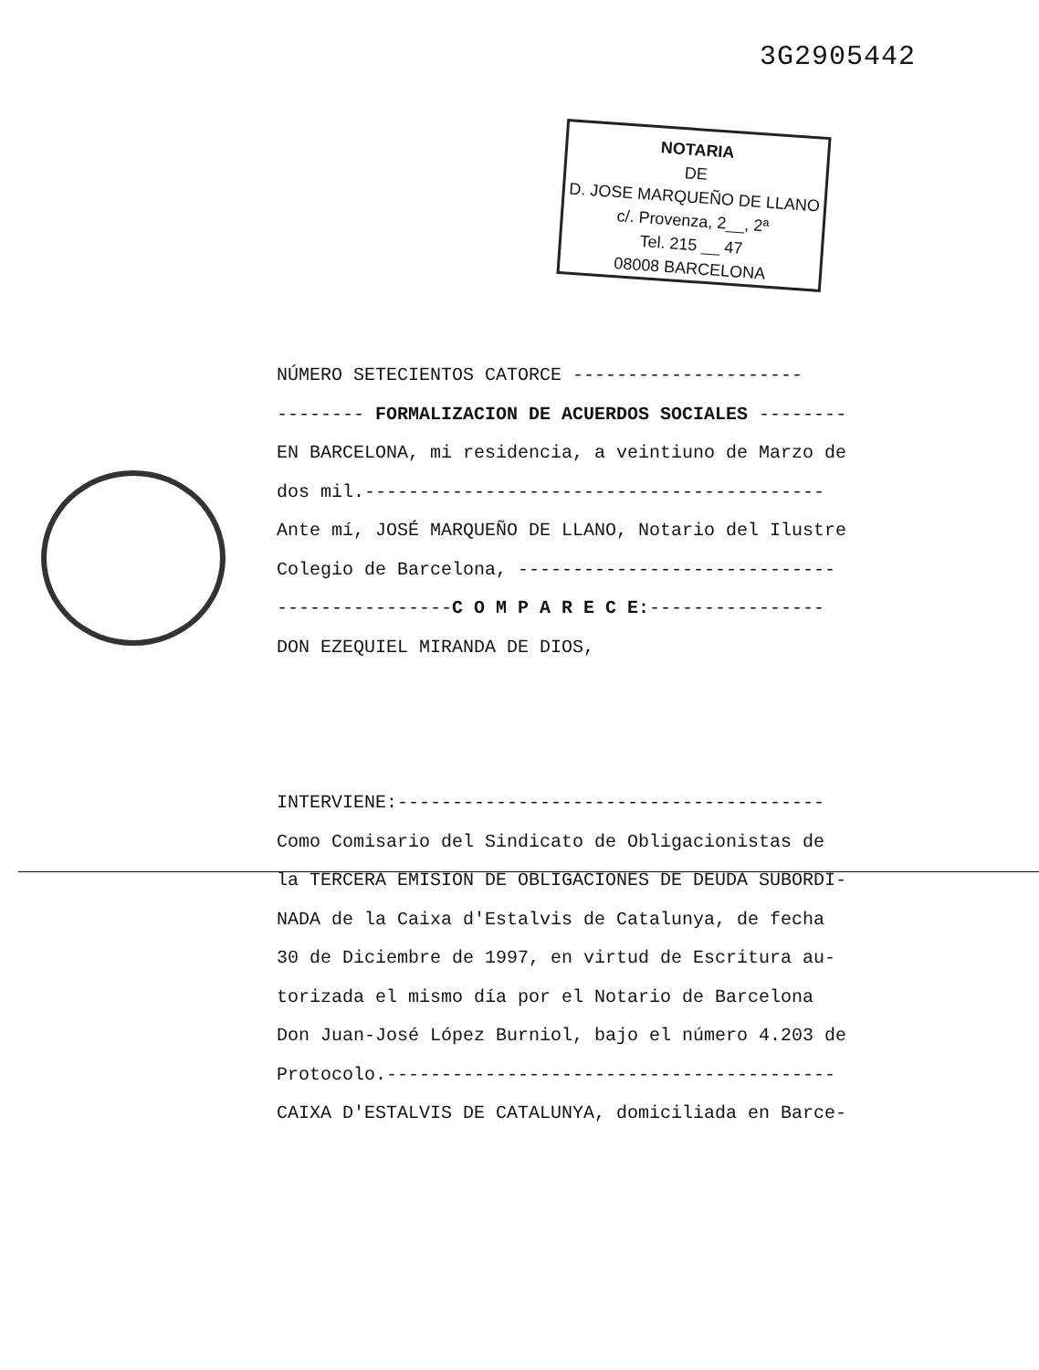3G2905442
NOTARIA
DE
D. JOSE MARQUEÑO DE LLANO
c/. Provenza, 2__, 2ª
Tel. 215 __ 47
08008 BARCELONA
NÚMERO SETECIENTOS CATORCE ---------------------
-------- FORMALIZACION DE ACUERDOS SOCIALES --------
EN BARCELONA, mi residencia, a veintiuno de Marzo de
dos mil.------------------------------------------
Ante mí, JOSÉ MARQUEÑO DE LLANO, Notario del Ilustre
Colegio de Barcelona, -----------------------------
----------------C O M P A R E C E:----------------
DON EZEQUIEL MIRANDA DE DIOS,
INTERVIENE:---------------------------------------
Como Comisario del Sindicato de Obligacionistas de
la TERCERA EMISION DE OBLIGACIONES DE DEUDA SUBORDI-
NADA de la Caixa d'Estalvis de Catalunya, de fecha
30 de Diciembre de 1997, en virtud de Escritura au-
torizada el mismo día por el Notario de Barcelona
Don Juan-José López Burniol, bajo el número 4.203 de
Protocolo.-----------------------------------------
CAIXA D'ESTALVIS DE CATALUNYA, domiciliada en Barce-